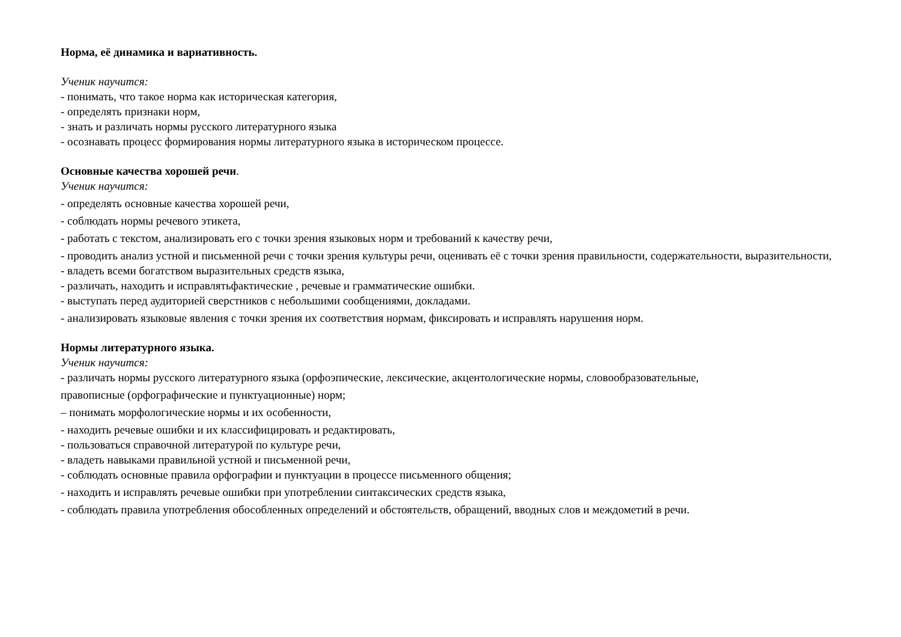Норма, её динамика и вариативность.
Ученик научится:
- понимать, что такое норма как историческая категория,
- определять признаки норм,
- знать и различать нормы русского литературного языка
- осознавать процесс формирования нормы литературного языка в историческом процессе.
Основные качества хорошей речи.
Ученик научится:
- определять основные качества хорошей речи,
- соблюдать нормы речевого этикета,
- работать с текстом, анализировать его с точки зрения языковых норм и требований к качеству речи,
- проводить анализ устной и письменной речи с точки зрения культуры речи, оценивать её с точки зрения правильности, содержательности, выразительности,
- владеть всеми богатством выразительных средств языка,
- различать, находить и исправлятьфактические , речевые и грамматические ошибки.
- выступать перед аудиторией сверстников с небольшими сообщениями, докладами.
- анализировать языковые явления с точки зрения их соответствия нормам, фиксировать и исправлять нарушения норм.
Нормы литературного языка.
Ученик научится:
- различать нормы русского литературного языка (орфоэпические, лексические, акцентологические нормы, словообразовательные,
правописные (орфографические и пунктуационные) норм;
– понимать морфологические нормы и их особенности,
- находить речевые ошибки и их классифицировать и редактировать,
- пользоваться справочной литературой по культуре речи,
- владеть навыками правильной устной и письменной речи,
- соблюдать основные правила орфографии и пунктуации в процессе письменного общения;
- находить и исправлять речевые ошибки при употреблении синтаксических средств языка,
- соблюдать правила употребления обособленных определений и обстоятельств, обращений, вводных слов и междометий в речи.